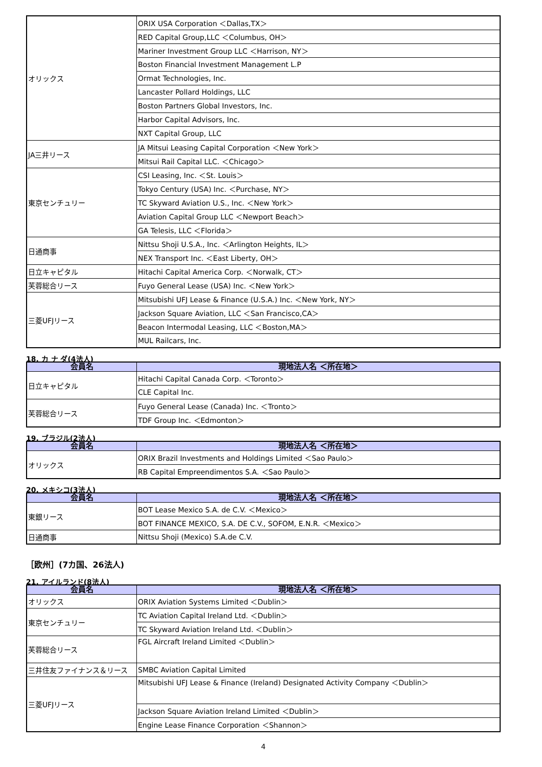| オリックス | ORIX USA Corporation ＜Dallas,TX＞ |
| | RED Capital Group,LLC ＜Columbus, OH＞ |
| | Mariner Investment Group LLC ＜Harrison, NY＞ |
| | Boston Financial Investment Management L.P |
| | Ormat Technologies, Inc. |
| | Lancaster Pollard Holdings, LLC |
| | Boston Partners Global Investors, Inc. |
| | Harbor Capital Advisors, Inc. |
| | NXT Capital Group, LLC |
| JA三井リース | JA Mitsui Leasing Capital Corporation ＜New York＞ |
| | Mitsui Rail Capital LLC. ＜Chicago＞ |
| 東京センチュリー | CSI Leasing, Inc. ＜St. Louis＞ |
| | Tokyo Century (USA) Inc. ＜Purchase, NY＞ |
| | TC Skyward Aviation U.S., Inc. ＜New York＞ |
| | Aviation Capital Group LLC ＜Newport Beach＞ |
| | GA Telesis, LLC ＜Florida＞ |
| 日通商事 | Nittsu Shoji U.S.A., Inc. ＜Arlington Heights, IL＞ |
| | NEX Transport Inc. ＜East Liberty, OH＞ |
| 日立キャピタル | Hitachi Capital America Corp. ＜Norwalk, CT＞ |
| 芙蓉総合リース | Fuyo General Lease (USA) Inc. ＜New York＞ |
| 三菱UFJリース | Mitsubishi UFJ Lease & Finance (U.S.A.) Inc. ＜New York, NY＞ |
| | Jackson Square Aviation, LLC ＜San Francisco,CA＞ |
| | Beacon Intermodal Leasing, LLC ＜Boston,MA＞ |
| | MUL Railcars, Inc. |
18. カ ナ ダ(4法人)
| 会員名 | 現地法人名 ＜所在地＞ |
| --- | --- |
| 日立キャピタル | Hitachi Capital Canada Corp. ＜Toronto＞ |
| | CLE Capital Inc. |
| 芙蓉総合リース | Fuyo General Lease (Canada) Inc. ＜Tronto＞ |
| | TDF Group Inc. ＜Edmonton＞ |
19. ブラジル(2法人)
| 会員名 | 現地法人名 ＜所在地＞ |
| --- | --- |
| オリックス | ORIX Brazil Investments and Holdings Limited ＜Sao Paulo＞ |
| | RB Capital Empreendimentos S.A. ＜Sao Paulo＞ |
20. メキシコ(3法人)
| 会員名 | 現地法人名 ＜所在地＞ |
| --- | --- |
| 東銀リース | BOT Lease Mexico S.A. de C.V. ＜Mexico＞ |
| | BOT FINANCE MEXICO, S.A. DE C.V., SOFOM, E.N.R. ＜Mexico＞ |
| 日通商事 | Nittsu Shoji (Mexico) S.A.de C.V. |
［欧州］(7カ国、26法人)
21. アイルランド(8法人)
| 会員名 | 現地法人名 ＜所在地＞ |
| --- | --- |
| オリックス | ORIX Aviation Systems Limited ＜Dublin＞ |
| 東京センチュリー | TC Aviation Capital Ireland Ltd. ＜Dublin＞ |
| | TC Skyward Aviation Ireland Ltd. ＜Dublin＞ |
| 芙蓉総合リース | FGL Aircraft Ireland Limited ＜Dublin＞ |
| 三井住友ファイナンス＆リース | SMBC Aviation Capital Limited |
| 三菱UFJリース | Mitsubishi UFJ Lease & Finance (Ireland) Designated Activity Company ＜Dublin＞ |
| | Jackson Square Aviation Ireland Limited ＜Dublin＞ |
| | Engine Lease Finance Corporation ＜Shannon＞ |
4